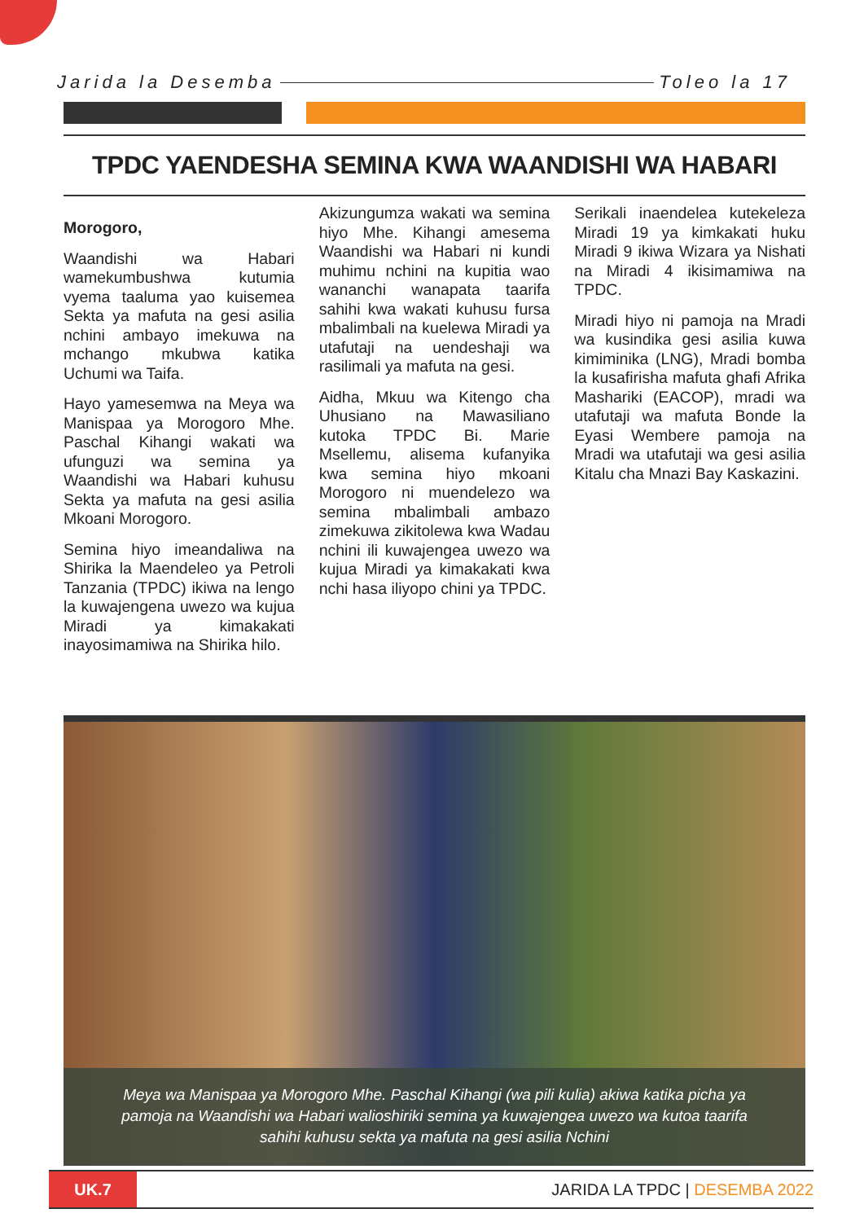Jarida la Desemba Toleo la 17
TPDC YAENDESHA SEMINA KWA WAANDISHI WA HABARI
Morogoro,
Waandishi wa Habari wamekumbushwa kutumia vyema taaluma yao kuisemea Sekta ya mafuta na gesi asilia nchini ambayo imekuwa na mchango mkubwa katika Uchumi wa Taifa.
Hayo yamesemwa na Meya wa Manispaa ya Morogoro Mhe. Paschal Kihangi wakati wa ufunguzi wa semina ya Waandishi wa Habari kuhusu Sekta ya mafuta na gesi asilia Mkoani Morogoro.
Semina hiyo imeandaliwa na Shirika la Maendeleo ya Petroli Tanzania (TPDC) ikiwa na lengo la kuwajengena uwezo wa kujua Miradi ya kimakakati inayosimamiwa na Shirika hilo.
Akizungumza wakati wa semina hiyo Mhe. Kihangi amesema Waandishi wa Habari ni kundi muhimu nchini na kupitia wao wananchi wanapata taarifa sahihi kwa wakati kuhusu fursa mbalimbali na kuelewa Miradi ya utafutaji na uendeshaji wa rasilimali ya mafuta na gesi.
Aidha, Mkuu wa Kitengo cha Uhusiano na Mawasiliano kutoka TPDC Bi. Marie Msellemu, alisema kufanyika kwa semina hiyo mkoani Morogoro ni muendelezo wa semina mbalimbali ambazo zimekuwa zikitolewa kwa Wadau nchini ili kuwajengea uwezo wa kujua Miradi ya kimakakati kwa nchi hasa iliyopo chini ya TPDC.
Serikali inaendelea kutekeleza Miradi 19 ya kimkakati huku Miradi 9 ikiwa Wizara ya Nishati na Miradi 4 ikisimamiwa na TPDC.
Miradi hiyo ni pamoja na Mradi wa kusindika gesi asilia kuwa kimiminika (LNG), Mradi bomba la kusafirisha mafuta ghafi Afrika Mashariki (EACOP), mradi wa utafutaji wa mafuta Bonde la Eyasi Wembere pamoja na Mradi wa utafutaji wa gesi asilia Kitalu cha Mnazi Bay Kaskazini.
Meya wa Manispaa ya Morogoro Mhe. Paschal Kihangi (wa pili kulia) akiwa katika picha ya pamoja na Waandishi wa Habari walioshiriki semina ya kuwajengea uwezo wa kutoa taarifa sahihi kuhusu sekta ya mafuta na gesi asilia Nchini
UK.7
JARIDA LA TPDC | DESEMBA 2022